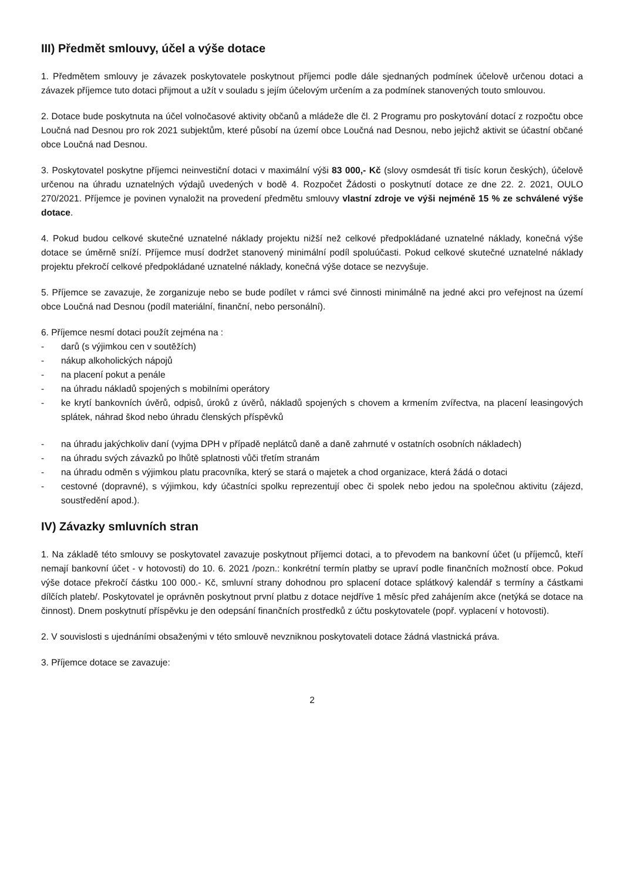III) Předmět smlouvy, účel a výše dotace
1. Předmětem smlouvy je závazek poskytovatele poskytnout příjemci podle dále sjednaných podmínek účelově určenou dotaci a závazek příjemce tuto dotaci přijmout a užít v souladu s jejím účelovým určením a za podmínek stanovených touto smlouvou.
2. Dotace bude poskytnuta na účel volnočasové aktivity občanů a mládeže dle čl. 2 Programu pro poskytování dotací z rozpočtu obce Loučná nad Desnou pro rok 2021 subjektům, které působí na území obce Loučná nad Desnou, nebo jejichž aktivit se účastní občané obce Loučná nad Desnou.
3. Poskytovatel poskytne příjemci neinvestiční dotaci v maximální výši 83 000,- Kč (slovy osmdesát tři tisíc korun českých), účelově určenou na úhradu uznatelných výdajů uvedených v bodě 4. Rozpočet Žádosti o poskytnutí dotace ze dne 22. 2. 2021, OULO 270/2021. Příjemce je povinen vynaložit na provedení předmětu smlouvy vlastní zdroje ve výši nejméně 15 % ze schválené výše dotace.
4. Pokud budou celkové skutečné uznatelné náklady projektu nižší než celkové předpokládané uznatelné náklady, konečná výše dotace se úměrně sníží. Příjemce musí dodržet stanovený minimální podíl spoluúčasti. Pokud celkové skutečné uznatelné náklady projektu překročí celkové předpokládané uznatelné náklady, konečná výše dotace se nezvyšuje.
5. Příjemce se zavazuje, že zorganizuje nebo se bude podílet v rámci své činnosti minimálně na jedné akci pro veřejnost na území obce Loučná nad Desnou (podíl materiální, finanční, nebo personální).
6. Příjemce nesmí dotaci použít zejména na :
- darů (s výjimkou cen v soutěžích)
- nákup alkoholických nápojů
- na placení pokut a penále
- na úhradu nákladů spojených s mobilními operátory
- ke krytí bankovních úvěrů, odpisů, úroků z úvěrů, nákladů spojených s chovem a krmením zvířectva, na placení leasingových splátek, náhrad škod nebo úhradu členských příspěvků
- na úhradu jakýchkoliv daní (vyjma DPH v případě neplátců daně a daně zahrnuté v ostatních osobních nákladech)
- na úhradu svých závazků po lhůtě splatnosti vůči třetím stranám
- na úhradu odměn s výjimkou platu pracovníka, který se stará o majetek a chod organizace, která žádá o dotaci
- cestovné (dopravné), s výjimkou, kdy účastníci spolku reprezentují obec či spolek nebo jedou na společnou aktivitu (zájezd, soustředění apod.).
IV) Závazky smluvních stran
1. Na základě této smlouvy se poskytovatel zavazuje poskytnout příjemci dotaci, a to převodem na bankovní účet (u příjemců, kteří nemají bankovní účet - v hotovosti) do 10. 6. 2021 /pozn.: konkrétní termín platby se upraví podle finančních možností obce. Pokud výše dotace překročí částku 100 000.- Kč, smluvní strany dohodnou pro splacení dotace splátkový kalendář s termíny a částkami dílčích plateb/. Poskytovatel je oprávněn poskytnout první platbu z dotace nejdříve 1 měsíc před zahájením akce (netýká se dotace na činnost). Dnem poskytnutí příspěvku je den odepsání finančních prostředků z účtu poskytovatele (popř. vyplacení v hotovosti).
2. V souvislosti s ujednáními obsaženými v této smlouvě nevzniknou poskytovateli dotace žádná vlastnická práva.
3. Příjemce dotace se zavazuje:
2